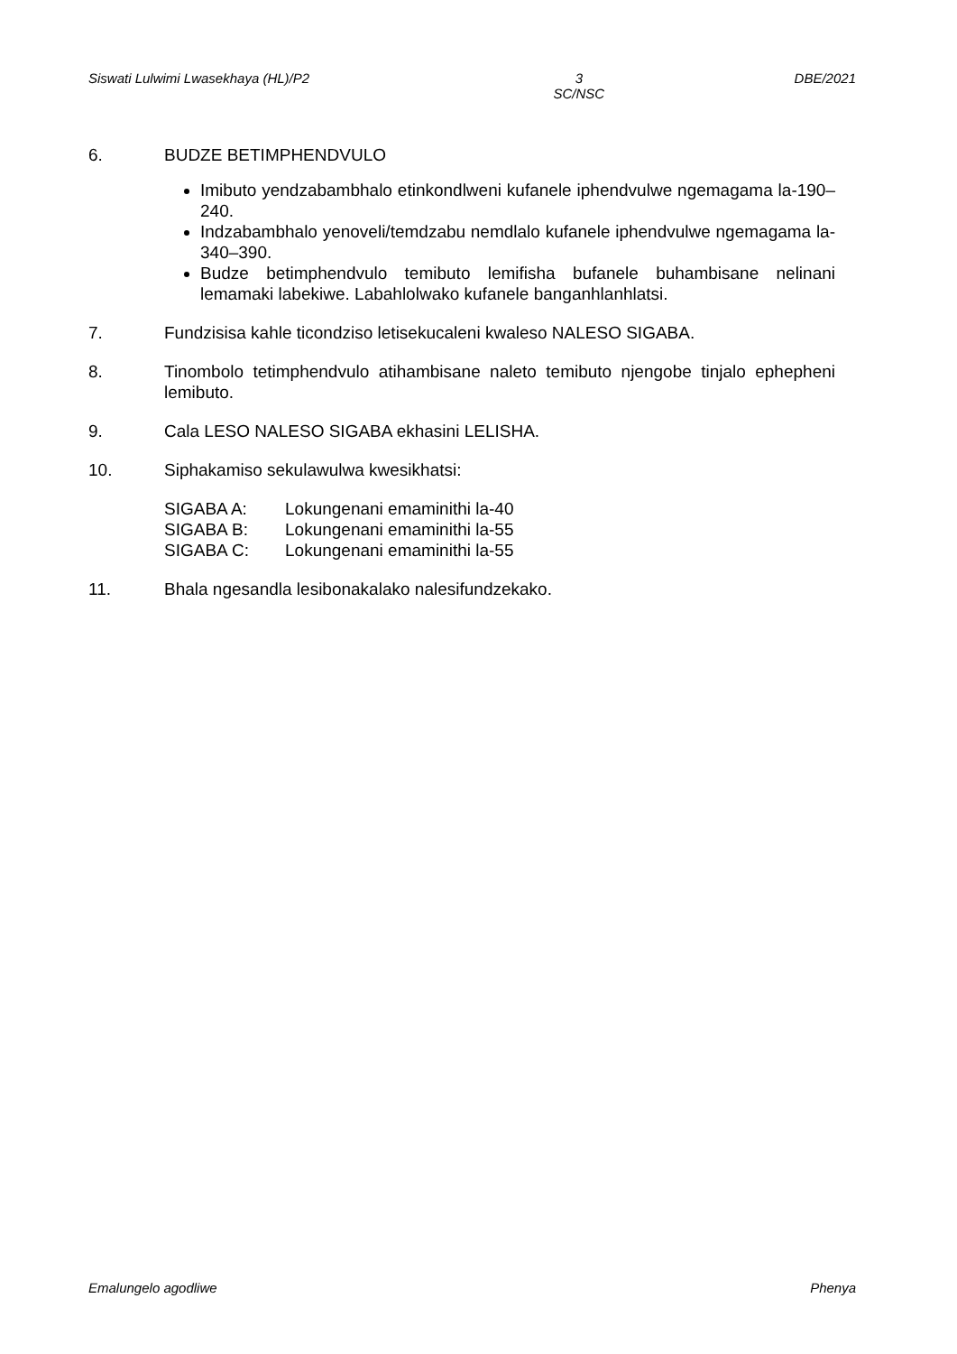Siswati Lulwimi Lwasekhaya (HL)/P2 3
SC/NSC DBE/2021
6. BUDZE BETIMPHENDVULO
Imibuto yendzabambhalo etinkondlweni kufanele iphendvulwe ngemagama la-190–240.
Indzabambhalo yenoveli/temdzabu nemdlalo kufanele iphendvulwe ngemagama la-340–390.
Budze betimphendvulo temibuto lemifisha bufanele buhambisane nelinani lemamaki labekiwe. Labahlolwako kufanele banganhlanhlatsi.
7. Fundzisisa kahle ticondziso letisekucaleni kwaleso NALESO SIGABA.
8. Tinombolo tetimphendvulo atihambisane naleto temibuto njengobe tinjalo ephepheni lemibuto.
9. Cala LESO NALESO SIGABA ekhasini LELISHA.
10. Siphakamiso sekulawulwa kwesikhatsi:
SIGABA A: Lokungenani emaminithi la-40
SIGABA B: Lokungenani emaminithi la-55
SIGABA C: Lokungenani emaminithi la-55
11. Bhala ngesandla lesibonakalako nalesifundzekako.
Emalungelo agodliwe Phenya